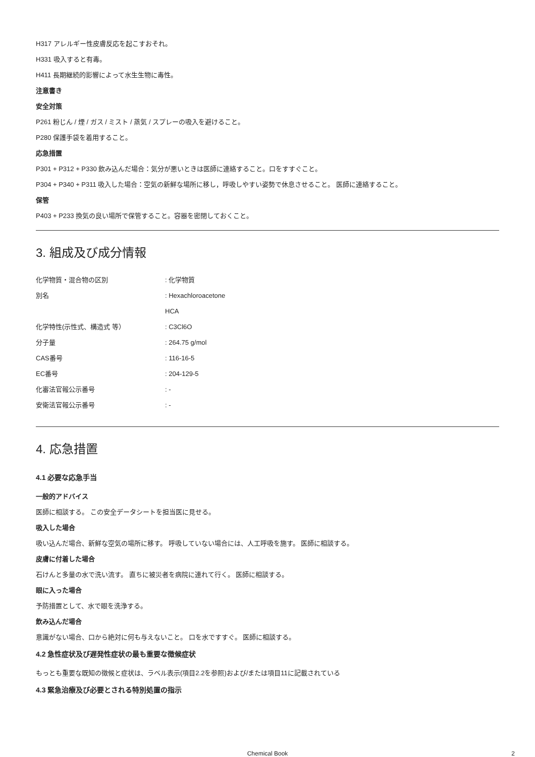H317 アレルギー性皮膚反応を起こすおそれ。
H331 吸入すると有毒。
H411 長期継続的影響によって水生生物に毒性。
注意書き
安全対策
P261 粉じん / 煙 / ガス / ミスト / 蒸気 / スプレーの吸入を避けること。
P280 保護手袋を着用すること。
応急措置
P301 + P312 + P330 飲み込んだ場合：気分が悪いときは医師に連絡すること。口をすすぐこと。
P304 + P340 + P311 吸入した場合：空気の新鮮な場所に移し，呼吸しやすい姿勢で休息させること。 医師に連絡すること。
保管
P403 + P233 換気の良い場所で保管すること。容器を密閉しておくこと。
3. 組成及び成分情報
| 化学物質・混合物の区別 | : 化学物質 |
| 別名 | : Hexachloroacetone |
| | HCA |
| 化学特性(示性式、構造式 等） | : C3Cl6O |
| 分子量 | : 264.75 g/mol |
| CAS番号 | : 116-16-5 |
| EC番号 | : 204-129-5 |
| 化審法官報公示番号 | : - |
| 安衛法官報公示番号 | : - |
4. 応急措置
4.1 必要な応急手当
一般的アドバイス
医師に相談する。 この安全データシートを担当医に見せる。
吸入した場合
吸い込んだ場合、新鮮な空気の場所に移す。 呼吸していない場合には、人工呼吸を施す。 医師に相談する。
皮膚に付着した場合
石けんと多量の水で洗い流す。 直ちに被災者を病院に連れて行く。 医師に相談する。
眼に入った場合
予防措置として、水で眼を洗浄する。
飲み込んだ場合
意識がない場合、口から絶対に何も与えないこと。 口を水ですすぐ。 医師に相談する。
4.2 急性症状及び遅発性症状の最も重要な徴候症状
もっとも重要な既知の徴候と症状は、ラベル表示(項目2.2を参照)および/または項目11に記載されている
4.3 緊急治療及び必要とされる特別処置の指示
Chemical Book 2